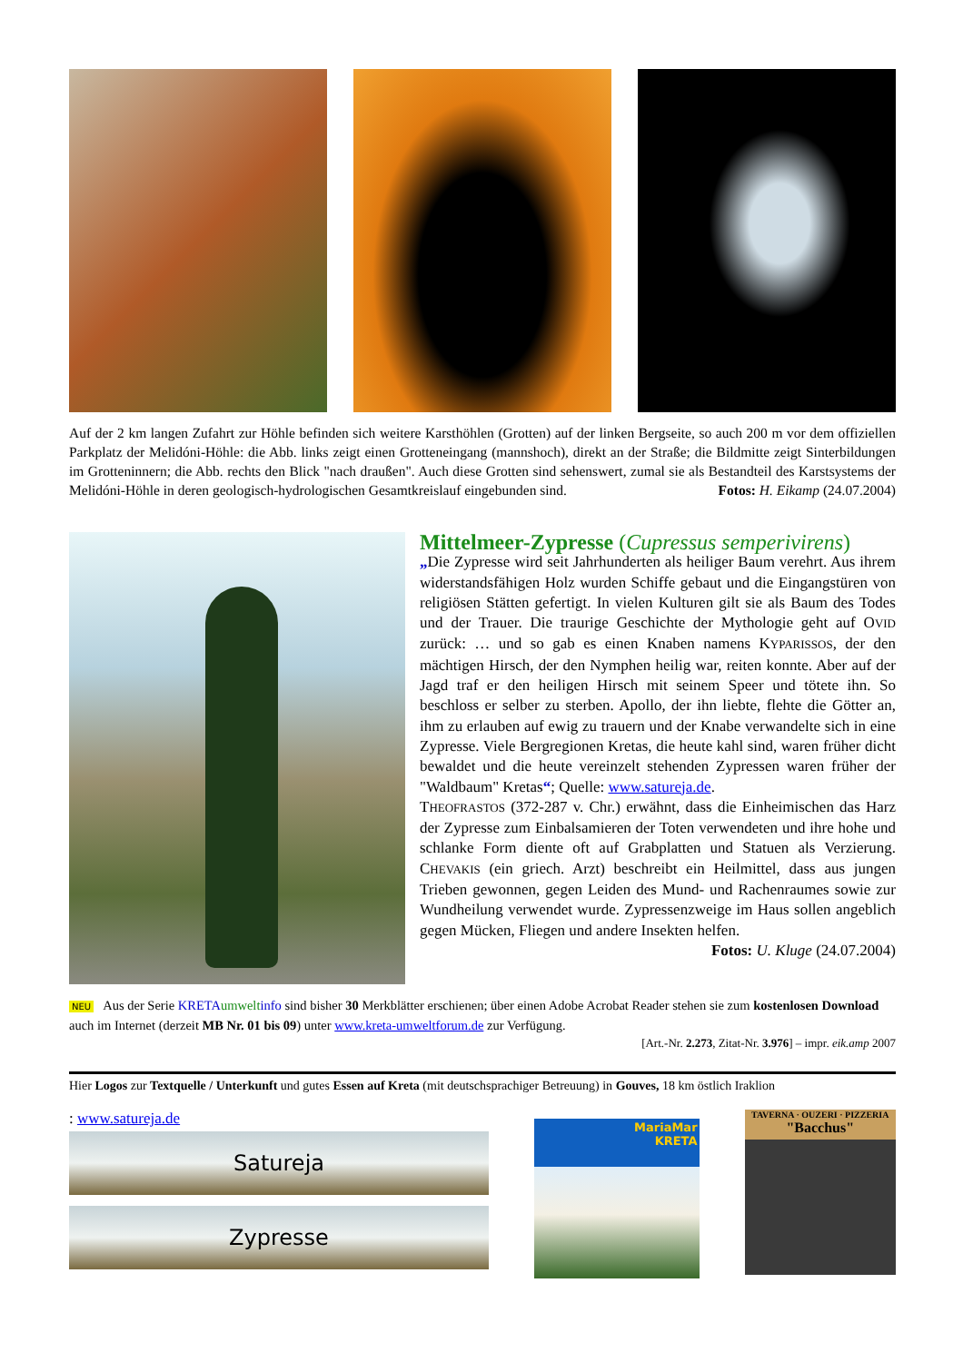Auf der 2 km langen Zufahrt zur Höhle befinden sich weitere Karsthöhlen (Grotten) auf der linken Bergseite, so auch 200 m vor dem offiziellen Parkplatz der Melidóni-Höhle: die Abb. links zeigt einen Grotteneingang (mannshoch), direkt an der Straße; die Bildmitte zeigt Sinterbildungen im Grotteninnern; die Abb. rechts den Blick "nach draußen". Auch diese Grotten sind sehenswert, zumal sie als Bestandteil des Karstsystems der Melidóni-Höhle in deren geologisch-hydrologischen Gesamtkreislauf eingebunden sind. Fotos: H. Eikamp (24.07.2004)
Mittelmeer-Zypresse (Cupressus semperivirens)
„Die Zypresse wird seit Jahrhunderten als heiliger Baum verehrt. Aus ihrem widerstandsfähigen Holz wurden Schiffe gebaut und die Eingangstüren von religiösen Stätten gefertigt. In vielen Kulturen gilt sie als Baum des Todes und der Trauer. Die traurige Geschichte der Mythologie geht auf OVID zurück: … und so gab es einen Knaben namens KYPARISSOS, der den mächtigen Hirsch, der den Nymphen heilig war, reiten konnte. Aber auf der Jagd traf er den heiligen Hirsch mit seinem Speer und tötete ihn. So beschloss er selber zu sterben. Apollo, der ihn liebte, flehte die Götter an, ihm zu erlauben auf ewig zu trauern und der Knabe verwandelte sich in eine Zypresse. Viele Bergregionen Kretas, die heute kahl sind, waren früher dicht bewaldet und die heute vereinzelt stehenden Zypressen waren früher der "Waldbaum" Kretas“; Quelle: www.satureja.de.
THEOFRASTOS (372-287 v. Chr.) erwähnt, dass die Einheimischen das Harz der Zypresse zum Einbalsamieren der Toten verwendeten und ihre hohe und schlanke Form diente oft auf Grabplatten und Statuen als Verzierung. CHEVAKIS (ein griech. Arzt) beschreibt ein Heilmittel, dass aus jungen Trieben gewonnen, gegen Leiden des Mund- und Rachenraumes sowie zur Wundheilung verwendet wurde. Zypressenzweige im Haus sollen angeblich gegen Mücken, Fliegen und andere Insekten helfen. Fotos: U. Kluge (24.07.2004)
NEU Aus der Serie KRETA umwelt info sind bisher 30 Merkblätter erschienen; über einen Adobe Acrobat Reader stehen sie zum kostenlosen Download auch im Internet (derzeit MB Nr. 01 bis 09) unter www.kreta-umweltforum.de zur Verfügung.
[Art.-Nr. 2.273, Zitat-Nr. 3.976] – impr. eik.amp 2007
Hier Logos zur Textquelle / Unterkunft und gutes Essen auf Kreta (mit deutschsprachiger Betreuung) in Gouves, 18 km östlich Iraklion
: www.satureja.de
Satureja
Zypresse
MariaMar
KRETA
TAVERNA · OUZERI · PIZZERIA
"Bacchus"